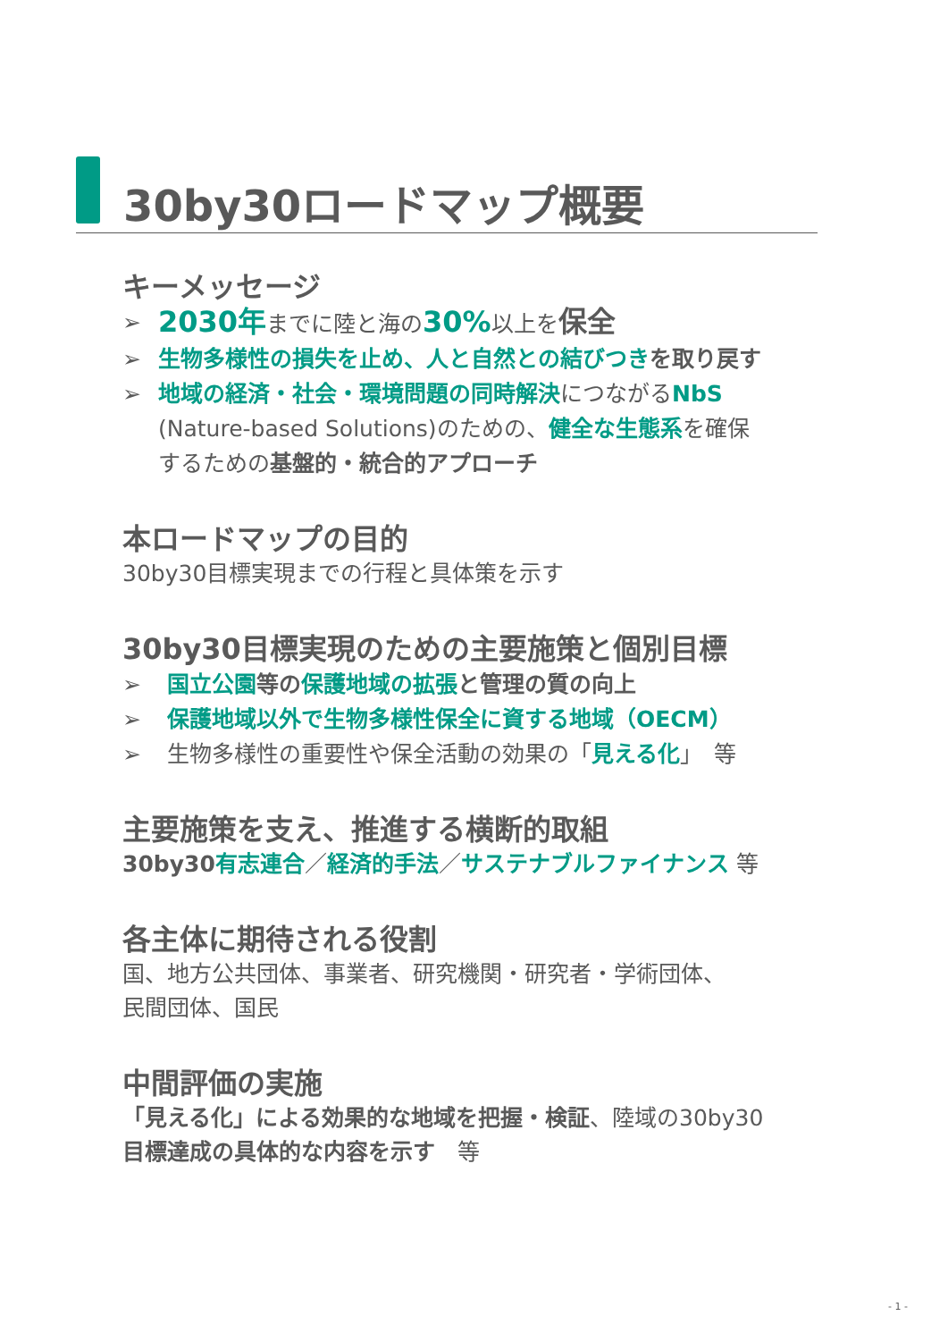30by30ロードマップ概要
キーメッセージ
➢
2030年までに陸と海の30% 以上を保全
➢ 生物多様性の損失を止め、人と自然との結びつき を取り戻す
➢ 地域の経済・社会・環境問題の同時解決につながるNbS
(Nature-based Solutions)のための、健全な生態系を確保
するための基盤的・統合的アプローチ
本ロードマップの目的
30by30目標実現までの行程と具体策を示す
30by30目標実現のための主要施策と個別目標
➢ 国立公園 等の 保護地域の拡張 と管理の質の向上
➢ 保護地域以外で生物多様性保全に資する地域（OECM）
➢ 生物多様性の重要性や保全活動の効果の「見える化」　等
主要施策を支え、推進する横断的取組
30by30 有志連合／経済的手法／サステナブルファイナンス 等
各主体に期待される役割
国、地方公共団体、事業者、研究機関・研究者・学術団体、
民間団体、国民
中間評価の実施
「見える化」による効果的な地域を把握・検証、陸域の30by30
目標達成の具体的な内容を示す　等
- 1 -